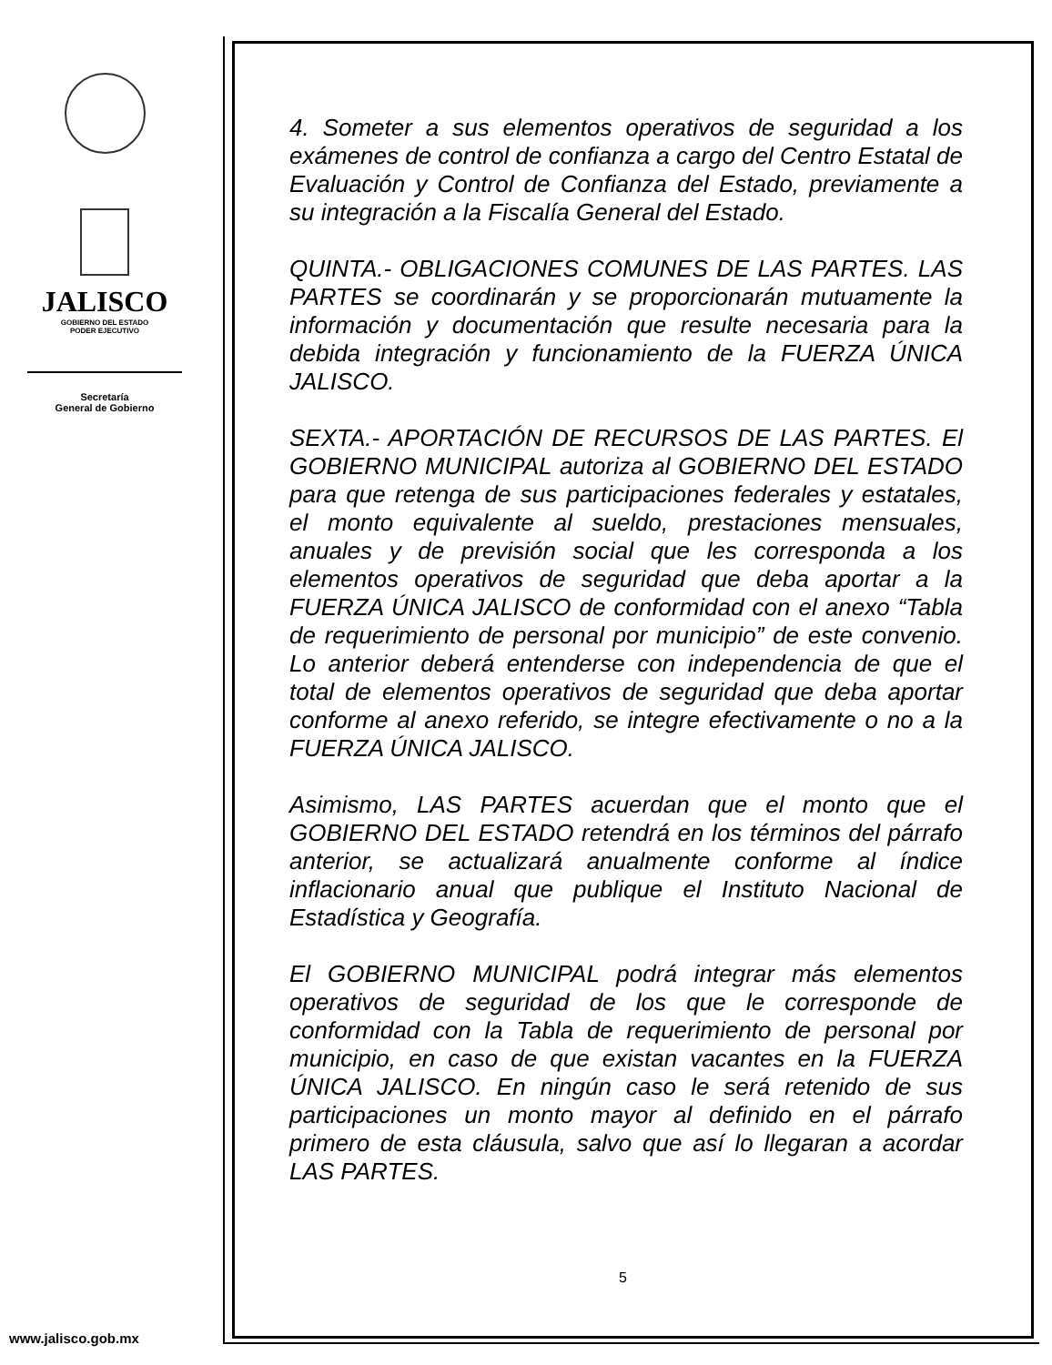JALISCO
GOBIERNO DEL ESTADO
PODER EJECUTIVO
Secretaría
General de Gobierno
www.jalisco.gob.mx
4. Someter a sus elementos operativos de seguridad a los exámenes de control de confianza a cargo del Centro Estatal de Evaluación y Control de Confianza del Estado, previamente a su integración a la Fiscalía General del Estado.
QUINTA.- OBLIGACIONES COMUNES DE LAS PARTES. LAS PARTES se coordinarán y se proporcionarán mutuamente la información y documentación que resulte necesaria para la debida integración y funcionamiento de la FUERZA ÚNICA JALISCO.
SEXTA.- APORTACIÓN DE RECURSOS DE LAS PARTES. El GOBIERNO MUNICIPAL autoriza al GOBIERNO DEL ESTADO para que retenga de sus participaciones federales y estatales, el monto equivalente al sueldo, prestaciones mensuales, anuales y de previsión social que les corresponda a los elementos operativos de seguridad que deba aportar a la FUERZA ÚNICA JALISCO de conformidad con el anexo “Tabla de requerimiento de personal por municipio” de este convenio. Lo anterior deberá entenderse con independencia de que el total de elementos operativos de seguridad que deba aportar conforme al anexo referido, se integre efectivamente o no a la FUERZA ÚNICA JALISCO.
Asimismo, LAS PARTES acuerdan que el monto que el GOBIERNO DEL ESTADO retendrá en los términos del párrafo anterior, se actualizará anualmente conforme al índice inflacionario anual que publique el Instituto Nacional de Estadística y Geografía.
El GOBIERNO MUNICIPAL podrá integrar más elementos operativos de seguridad de los que le corresponde de conformidad con la Tabla de requerimiento de personal por municipio, en caso de que existan vacantes en la FUERZA ÚNICA JALISCO. En ningún caso le será retenido de sus participaciones un monto mayor al definido en el párrafo primero de esta cláusula, salvo que así lo llegaran a acordar LAS PARTES.
5